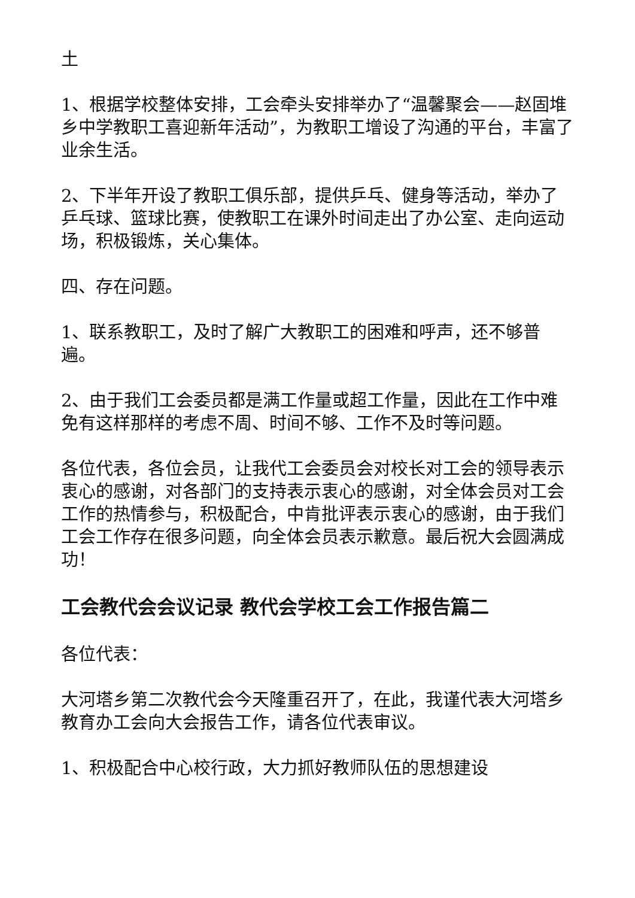土
1、根据学校整体安排，工会牵头安排举办了“温馨聚会——赵固堆乡中学教职工喜迎新年活动”，为教职工增设了沟通的平台，丰富了业余生活。
2、下半年开设了教职工俱乐部，提供乒乓、健身等活动，举办了乒乓球、篮球比赛，使教职工在课外时间走出了办公室、走向运动场，积极锻炼，关心集体。
四、存在问题。
1、联系教职工，及时了解广大教职工的困难和呼声，还不够普遍。
2、由于我们工会委员都是满工作量或超工作量，因此在工作中难免有这样那样的考虑不周、时间不够、工作不及时等问题。
各位代表，各位会员，让我代工会委员会对校长对工会的领导表示衷心的感谢，对各部门的支持表示衷心的感谢，对全体会员对工会工作的热情参与，积极配合，中肯批评表示衷心的感谢，由于我们工会工作存在很多问题，向全体会员表示歉意。最后祝大会圆满成功！
工会教代会会议记录 教代会学校工会工作报告篇二
各位代表：
大河塔乡第二次教代会今天隆重召开了，在此，我谨代表大河塔乡教育办工会向大会报告工作，请各位代表审议。
1、积极配合中心校行政，大力抓好教师队伍的思想建设